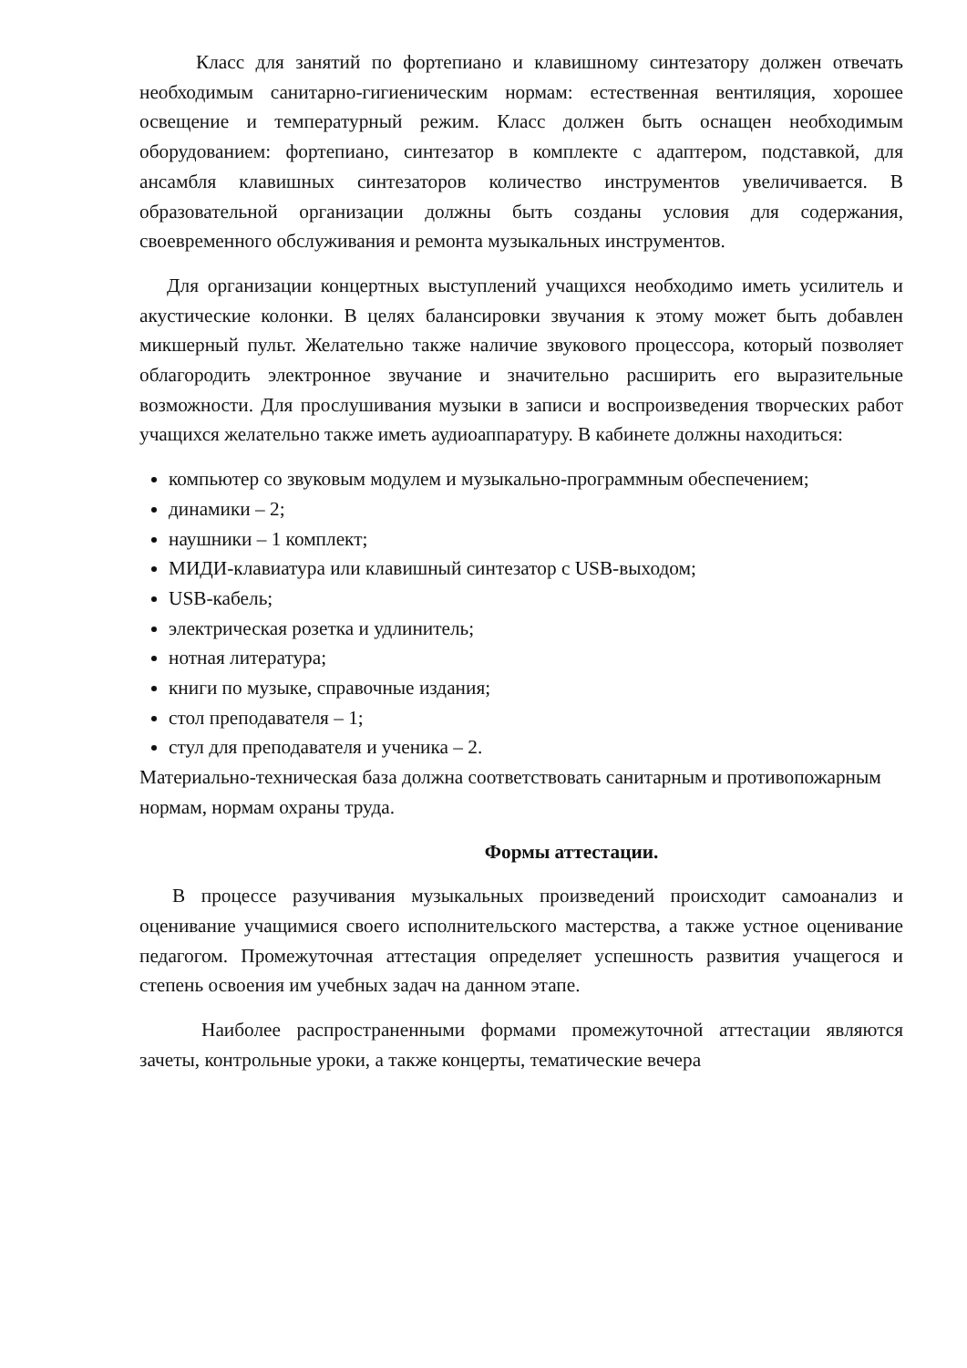Класс для занятий по фортепиано и клавишному синтезатору должен отвечать необходимым санитарно-гигиеническим нормам: естественная вентиляция, хорошее освещение и температурный режим. Класс должен быть оснащен необходимым оборудованием: фортепиано, синтезатор в комплекте с адаптером, подставкой, для ансамбля клавишных синтезаторов количество инструментов увеличивается. В образовательной организации должны быть созданы условия для содержания, своевременного обслуживания и ремонта музыкальных инструментов.
Для организации концертных выступлений учащихся необходимо иметь усилитель и акустические колонки. В целях балансировки звучания к этому может быть добавлен микшерный пульт. Желательно также наличие звукового процессора, который позволяет облагородить электронное звучание и значительно расширить его выразительные возможности. Для прослушивания музыки в записи и воспроизведения творческих работ учащихся желательно также иметь аудиоаппаратуру. В кабинете должны находиться:
компьютер со звуковым модулем и музыкально-программным обеспечением;
динамики – 2;
наушники – 1 комплект;
МИДИ-клавиатура или клавишный синтезатор с USB-выходом;
USB-кабель;
электрическая розетка и удлинитель;
нотная литература;
книги по музыке, справочные издания;
стол преподавателя – 1;
стул для преподавателя и ученика – 2.
Материально-техническая база должна соответствовать санитарным и противопожарным нормам, нормам охраны труда.
Формы аттестации.
В процессе разучивания музыкальных произведений происходит самоанализ и оценивание учащимися своего исполнительского мастерства, а также устное оценивание педагогом. Промежуточная аттестация определяет успешность развития учащегося и степень освоения им учебных задач на данном этапе.
Наиболее распространенными формами промежуточной аттестации являются зачеты, контрольные уроки, а также концерты, тематические вечера